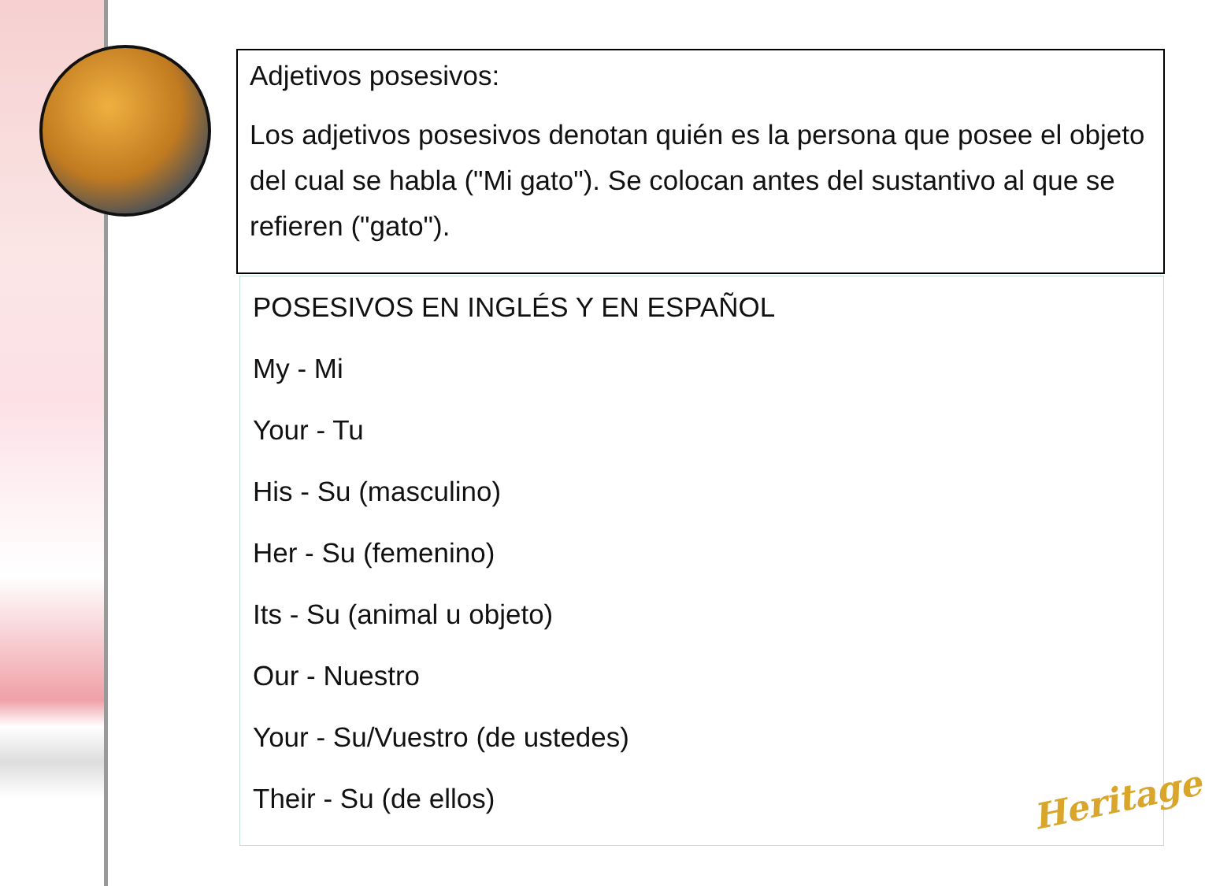Adjetivos posesivos:
Los adjetivos posesivos denotan quién es la persona que posee el objeto del cual se habla ("Mi gato"). Se colocan antes del sustantivo al que se refieren ("gato").
POSESIVOS EN INGLÉS Y EN ESPAÑOL
My - Mi
Your - Tu
His - Su (masculino)
Her - Su (femenino)
Its - Su (animal u objeto)
Our - Nuestro
Your - Su/Vuestro (de ustedes)
Their - Su (de ellos)
Heritage